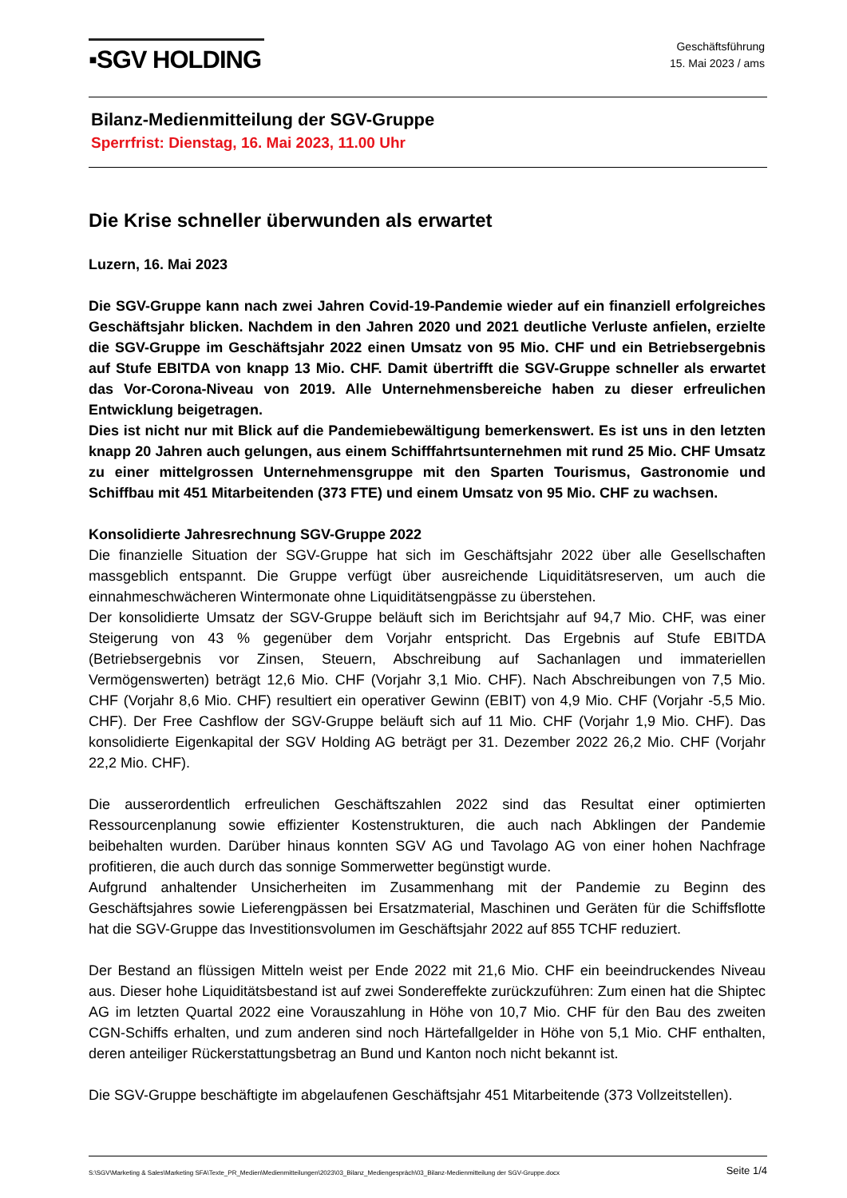▪SGV HOLDING
Geschäftsführung
15. Mai 2023 / ams
Bilanz-Medienmitteilung der SGV-Gruppe
Sperrfrist: Dienstag, 16. Mai 2023, 11.00 Uhr
Die Krise schneller überwunden als erwartet
Luzern, 16. Mai 2023
Die SGV-Gruppe kann nach zwei Jahren Covid-19-Pandemie wieder auf ein finanziell erfolgreiches Geschäftsjahr blicken. Nachdem in den Jahren 2020 und 2021 deutliche Verluste anfielen, erzielte die SGV-Gruppe im Geschäftsjahr 2022 einen Umsatz von 95 Mio. CHF und ein Betriebsergebnis auf Stufe EBITDA von knapp 13 Mio. CHF. Damit übertrifft die SGV-Gruppe schneller als erwartet das Vor-Corona-Niveau von 2019. Alle Unternehmensbereiche haben zu dieser erfreulichen Entwicklung beigetragen.
Dies ist nicht nur mit Blick auf die Pandemiebewältigung bemerkenswert. Es ist uns in den letzten knapp 20 Jahren auch gelungen, aus einem Schifffahrtsunternehmen mit rund 25 Mio. CHF Umsatz zu einer mittelgrossen Unternehmensgruppe mit den Sparten Tourismus, Gastronomie und Schiffbau mit 451 Mitarbeitenden (373 FTE) und einem Umsatz von 95 Mio. CHF zu wachsen.
Konsolidierte Jahresrechnung SGV-Gruppe 2022
Die finanzielle Situation der SGV-Gruppe hat sich im Geschäftsjahr 2022 über alle Gesellschaften massgeblich entspannt. Die Gruppe verfügt über ausreichende Liquiditätsreserven, um auch die einnahmeschwächeren Wintermonate ohne Liquiditätsengpässe zu überstehen.
Der konsolidierte Umsatz der SGV-Gruppe beläuft sich im Berichtsjahr auf 94,7 Mio. CHF, was einer Steigerung von 43 % gegenüber dem Vorjahr entspricht. Das Ergebnis auf Stufe EBITDA (Betriebsergebnis vor Zinsen, Steuern, Abschreibung auf Sachanlagen und immateriellen Vermögenswerten) beträgt 12,6 Mio. CHF (Vorjahr 3,1 Mio. CHF). Nach Abschreibungen von 7,5 Mio. CHF (Vorjahr 8,6 Mio. CHF) resultiert ein operativer Gewinn (EBIT) von 4,9 Mio. CHF (Vorjahr -5,5 Mio. CHF). Der Free Cashflow der SGV-Gruppe beläuft sich auf 11 Mio. CHF (Vorjahr 1,9 Mio. CHF). Das konsolidierte Eigenkapital der SGV Holding AG beträgt per 31. Dezember 2022 26,2 Mio. CHF (Vorjahr 22,2 Mio. CHF).
Die ausserordentlich erfreulichen Geschäftszahlen 2022 sind das Resultat einer optimierten Ressourcenplanung sowie effizienter Kostenstrukturen, die auch nach Abklingen der Pandemie beibehalten wurden. Darüber hinaus konnten SGV AG und Tavolago AG von einer hohen Nachfrage profitieren, die auch durch das sonnige Sommerwetter begünstigt wurde.
Aufgrund anhaltender Unsicherheiten im Zusammenhang mit der Pandemie zu Beginn des Geschäftsjahres sowie Lieferengpässen bei Ersatzmaterial, Maschinen und Geräten für die Schiffsflotte hat die SGV-Gruppe das Investitionsvolumen im Geschäftsjahr 2022 auf 855 TCHF reduziert.
Der Bestand an flüssigen Mitteln weist per Ende 2022 mit 21,6 Mio. CHF ein beeindruckendes Niveau aus. Dieser hohe Liquiditätsbestand ist auf zwei Sondereffekte zurückzuführen: Zum einen hat die Shiptec AG im letzten Quartal 2022 eine Vorauszahlung in Höhe von 10,7 Mio. CHF für den Bau des zweiten CGN-Schiffs erhalten, und zum anderen sind noch Härtefallgelder in Höhe von 5,1 Mio. CHF enthalten, deren anteiliger Rückerstattungsbetrag an Bund und Kanton noch nicht bekannt ist.
Die SGV-Gruppe beschäftigte im abgelaufenen Geschäftsjahr 451 Mitarbeitende (373 Vollzeitstellen).
S:\SGV\Marketing & Sales\Marketing SFA\Texte_PR_Medien\Medienmitteilungen\2023\03_Bilanz_Mediengespräch\03_Bilanz-Medienmitteilung der SGV-Gruppe.docx Seite 1/4